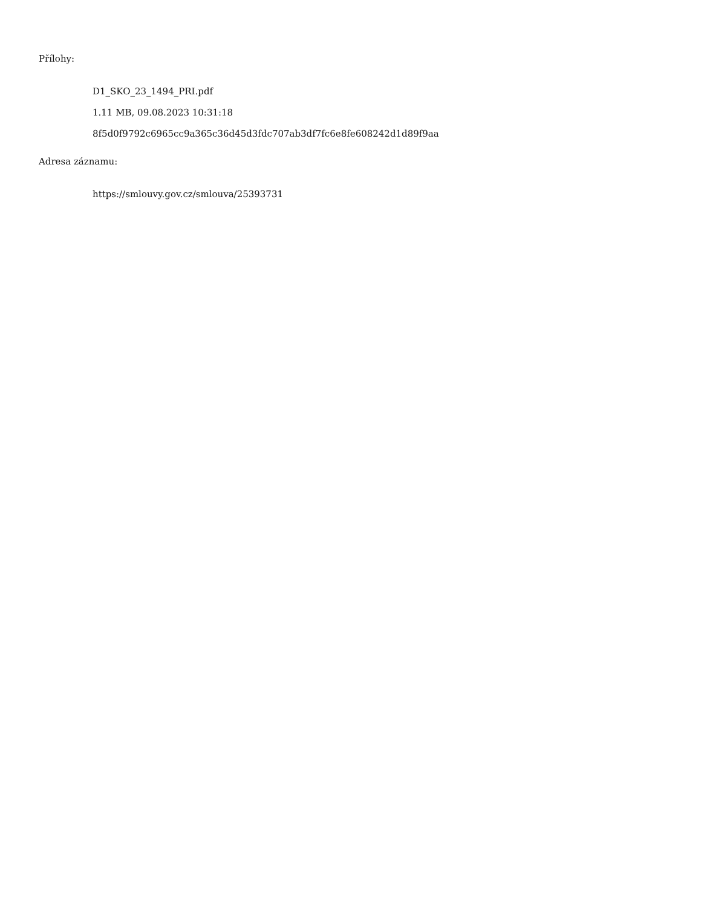Přílohy:
D1_SKO_23_1494_PRI.pdf
1.11 MB, 09.08.2023 10:31:18
8f5d0f9792c6965cc9a365c36d45d3fdc707ab3df7fc6e8fe608242d1d89f9aa
Adresa záznamu:
https://smlouvy.gov.cz/smlouva/25393731